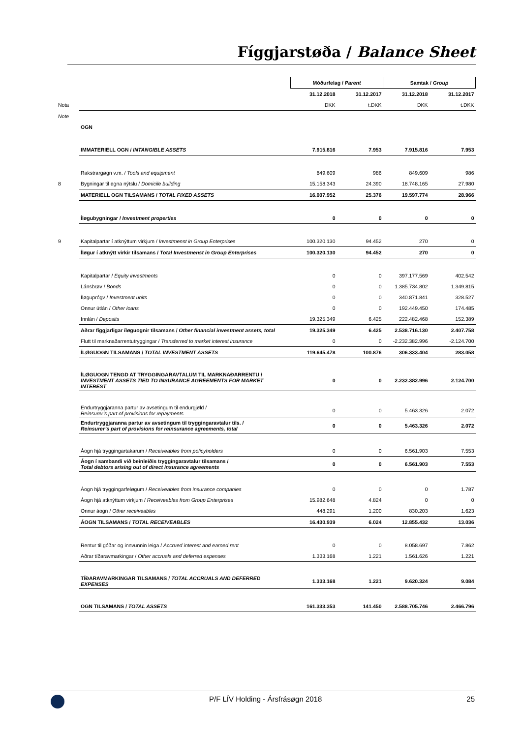Fíggjarstøða / Balance Sheet
| | | Móðurfelag / Parent | | Samtak / Group | |
| | | 31.12.2018 | 31.12.2017 | 31.12.2018 | 31.12.2017 |
| Nota | | DKK | t.DKK | DKK | t.DKK |
| Note | | | | | |
| | OGN | | | | |
| | IMMATERIELL OGN / INTANGIBLE ASSETS | 7.915.816 | 7.953 | 7.915.816 | 7.953 |
| | Rakstrargøgn v.m. / Tools and equipment | 849.609 | 986 | 849.609 | 986 |
| 8 | Bygningar til egna nýtslu / Domicile building | 15.158.343 | 24.390 | 18.748.165 | 27.980 |
| | MATERIELL OGN TILSAMANS / TOTAL FIXED ASSETS | 16.007.952 | 25.376 | 19.597.774 | 28.966 |
| | Íløgubygningar / Investment properties | 0 | 0 | 0 | 0 |
| 9 | Kapitalpartar í atknýttum virkjum / Investmenst in Group Enterprises | 100.320.130 | 94.452 | 270 | 0 |
| | Íløgur í atknýtt virkir tilsamans / Total Investmenst in Group Enterprises | 100.320.130 | 94.452 | 270 | 0 |
| | Kapitalpartar / Equity investments | 0 | 0 | 397.177.569 | 402.542 |
| | Lánsbrøv / Bonds | 0 | 0 | 1.385.734.802 | 1.349.815 |
| | Íløguprógv / Investment units | 0 | 0 | 340.871.841 | 328.527 |
| | Onnur útlán / Other loans | 0 | 0 | 192.449.450 | 174.485 |
| | Innlán / Deposits | 19.325.349 | 6.425 | 222.482.468 | 152.389 |
| | Aðrar fíggjarligar íløguognir tilsamans / Other financial investment assets, total | 19.325.349 | 6.425 | 2.538.716.130 | 2.407.758 |
| | Flutt til marknaðarrentutryggingar / Transferred to market interest insurance | 0 | 0 | -2.232.382.996 | -2.124.700 |
| | ÍLØGUOGN TILSAMANS / TOTAL INVESTMENT ASSETS | 119.645.478 | 100.876 | 306.333.404 | 283.058 |
| | ÍLØGUOGN TENGD AT TRYGGINGARAVTALUM TIL MARKNAÐARRENTU / INVESTMENT ASSETS TIED TO INSURANCE AGREEMENTS FOR MARKET INTEREST | 0 | 0 | 2.232.382.996 | 2.124.700 |
| | Endurtryggjaranna partur av avsetingum til endurgjøld / Reinsurer’s part of provisions for repayments | 0 | 0 | 5.463.326 | 2.072 |
| | Endurtryggjaranna partur av avsetingum til tryggingaravtalur tils. / Reinsurer’s part of provisions for reinsurance agreements, total | 0 | 0 | 5.463.326 | 2.072 |
| | Áogn hjá tryggingartakarum / Receiveables from policyholders | 0 | 0 | 6.561.903 | 7.553 |
| | Áogn í sambandi við beinleiðis tryggingaravtalur tilsamans / Total debtors arising out of direct insurance agreements | 0 | 0 | 6.561.903 | 7.553 |
| | Áogn hjá tryggingarfeløgum / Receiveables from insurance companies | 0 | 0 | 0 | 1.787 |
| | Áogn hjá atknýttum virkjum / Receiveables from Group Enterprises | 15.982.648 | 4.824 | 0 | 0 |
| | Onnur áogn / Other receiveables | 448.291 | 1.200 | 830.203 | 1.623 |
| | ÁOGN TILSAMANS / TOTAL RECEIVEABLES | 16.430.939 | 6.024 | 12.855.432 | 13.036 |
| | Rentur til góðar og innvunnin leiga / Accrued interest and earned rent | 0 | 0 | 8.058.697 | 7.862 |
| | Aðrar tíðaravmarkingar / Other accruals and deferred expenses | 1.333.168 | 1.221 | 1.561.626 | 1.221 |
| | TÍÐARAVMARKINGAR TILSAMANS / TOTAL ACCRUALS AND DEFERRED EXPENSES | 1.333.168 | 1.221 | 9.620.324 | 9.084 |
| | OGN TILSAMANS / TOTAL ASSETS | 161.333.353 | 141.450 | 2.588.705.746 | 2.466.796 |
P/F LÍV Holding - Ársfrásøgn 2018 25